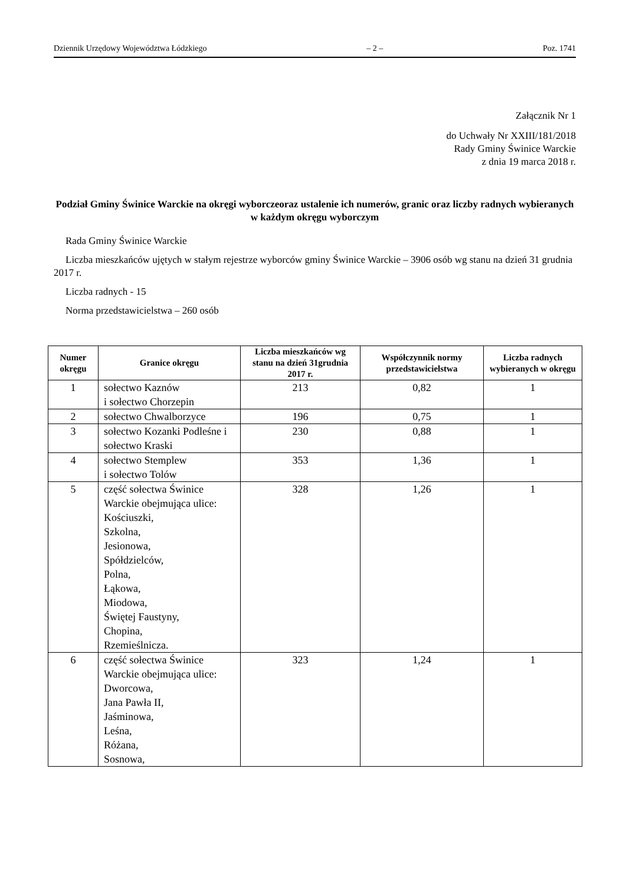Dziennik Urzędowy Województwa Łódzkiego – 2 – Poz. 1741
Załącznik Nr 1
do Uchwały Nr XXIII/181/2018
Rady Gminy Świnice Warckie
z dnia 19 marca 2018 r.
Podział Gminy Świnice Warckie na okręgi wyborczeoraz ustalenie ich numerów, granic oraz liczby radnych wybieranych w każdym okręgu wyborczym
Rada Gminy Świnice Warckie
Liczba mieszkańców ujętych w stałym rejestrze wyborców gminy Świnice Warckie – 3906 osób wg stanu na dzień 31 grudnia 2017 r.
Liczba radnych - 15
Norma przedstawicielstwa – 260 osób
| Numer okręgu | Granice okręgu | Liczba mieszkańców wg stanu na dzień 31grudnia 2017 r. | Współczynnik normy przedstawicielstwa | Liczba radnych wybieranych w okręgu |
| --- | --- | --- | --- | --- |
| 1 | sołectwo Kaznów i sołectwo Chorzepin | 213 | 0,82 | 1 |
| 2 | sołectwo Chwalborzyce | 196 | 0,75 | 1 |
| 3 | sołectwo Kozanki Podleśne i sołectwo Kraski | 230 | 0,88 | 1 |
| 4 | sołectwo Stemplew i sołectwo Tolów | 353 | 1,36 | 1 |
| 5 | część sołectwa Świnice Warckie obejmująca ulice: Kościuszki, Szkolna, Jesionowa, Spółdzielców, Polna, Łąkowa, Miodowa, Świętej Faustyny, Chopina, Rzemieślnicza. | 328 | 1,26 | 1 |
| 6 | część sołectwa Świnice Warckie obejmująca ulice: Dworcowa, Jana Pawła II, Jaśminowa, Leśna, Różana, Sosnowa, | 323 | 1,24 | 1 |